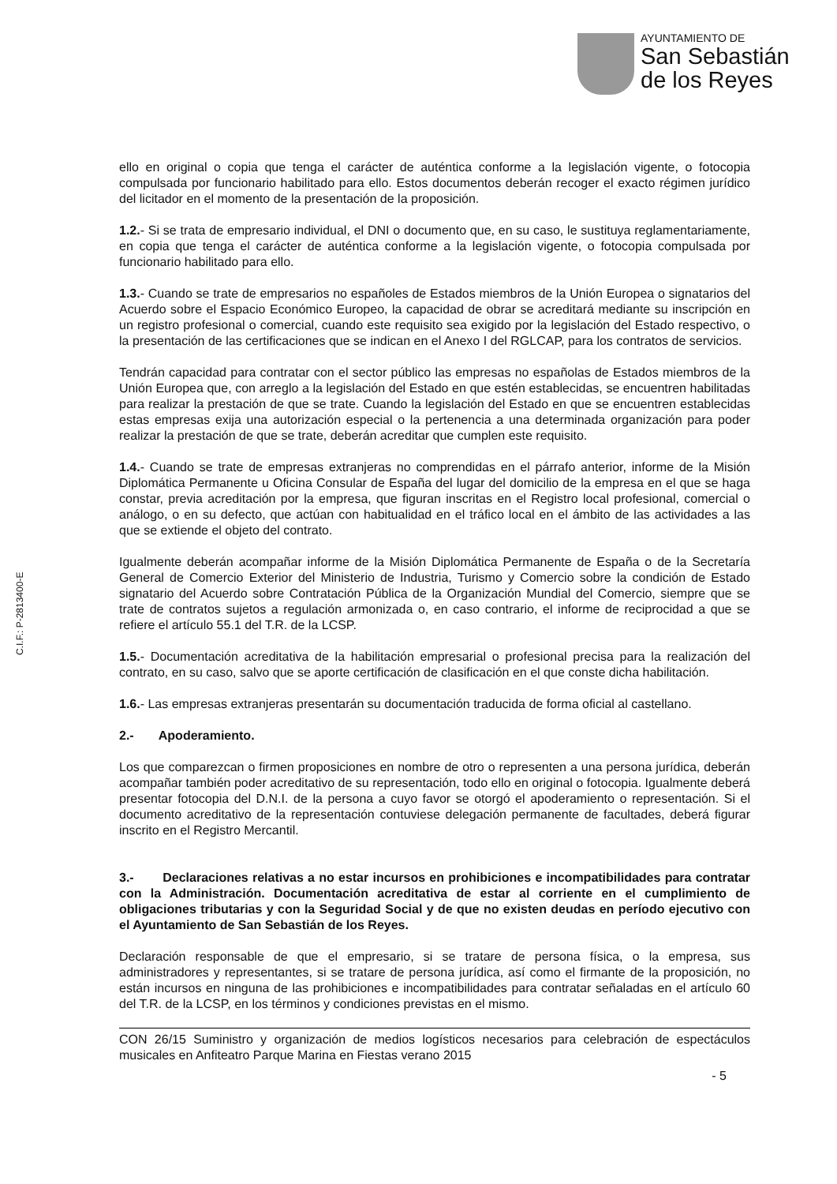AYUNTAMIENTO DE
San Sebastián
de los Reyes
C.I.F.: P-2813400-E
ello en original o copia que tenga el carácter de auténtica conforme a la legislación vigente, o fotocopia compulsada por funcionario habilitado para ello. Estos documentos deberán recoger el exacto régimen jurídico del licitador en el momento de la presentación de la proposición.
1.2.- Si se trata de empresario individual, el DNI o documento que, en su caso, le sustituya reglamentariamente, en copia que tenga el carácter de auténtica conforme a la legislación vigente, o fotocopia compulsada por funcionario habilitado para ello.
1.3.- Cuando se trate de empresarios no españoles de Estados miembros de la Unión Europea o signatarios del Acuerdo sobre el Espacio Económico Europeo, la capacidad de obrar se acreditará mediante su inscripción en un registro profesional o comercial, cuando este requisito sea exigido por la legislación del Estado respectivo, o la presentación de las certificaciones que se indican en el Anexo I del RGLCAP, para los contratos de servicios.
Tendrán capacidad para contratar con el sector público las empresas no españolas de Estados miembros de la Unión Europea que, con arreglo a la legislación del Estado en que estén establecidas, se encuentren habilitadas para realizar la prestación de que se trate. Cuando la legislación del Estado en que se encuentren establecidas estas empresas exija una autorización especial o la pertenencia a una determinada organización para poder realizar la prestación de que se trate, deberán acreditar que cumplen este requisito.
1.4.- Cuando se trate de empresas extranjeras no comprendidas en el párrafo anterior, informe de la Misión Diplomática Permanente u Oficina Consular de España del lugar del domicilio de la empresa en el que se haga constar, previa acreditación por la empresa, que figuran inscritas en el Registro local profesional, comercial o análogo, o en su defecto, que actúan con habitualidad en el tráfico local en el ámbito de las actividades a las que se extiende el objeto del contrato.
Igualmente deberán acompañar informe de la Misión Diplomática Permanente de España o de la Secretaría General de Comercio Exterior del Ministerio de Industria, Turismo y Comercio sobre la condición de Estado signatario del Acuerdo sobre Contratación Pública de la Organización Mundial del Comercio, siempre que se trate de contratos sujetos a regulación armonizada o, en caso contrario, el informe de reciprocidad a que se refiere el artículo 55.1 del T.R. de la LCSP.
1.5.- Documentación acreditativa de la habilitación empresarial o profesional precisa para la realización del contrato, en su caso, salvo que se aporte certificación de clasificación en el que conste dicha habilitación.
1.6.- Las empresas extranjeras presentarán su documentación traducida de forma oficial al castellano.
2.- Apoderamiento.
Los que comparezcan o firmen proposiciones en nombre de otro o representen a una persona jurídica, deberán acompañar también poder acreditativo de su representación, todo ello en original o fotocopia. Igualmente deberá presentar fotocopia del D.N.I. de la persona a cuyo favor se otorgó el apoderamiento o representación. Si el documento acreditativo de la representación contuviese delegación permanente de facultades, deberá figurar inscrito en el Registro Mercantil.
3.- Declaraciones relativas a no estar incursos en prohibiciones e incompatibilidades para contratar con la Administración. Documentación acreditativa de estar al corriente en el cumplimiento de obligaciones tributarias y con la Seguridad Social y de que no existen deudas en período ejecutivo con el Ayuntamiento de San Sebastián de los Reyes.
Declaración responsable de que el empresario, si se tratare de persona física, o la empresa, sus administradores y representantes, si se tratare de persona jurídica, así como el firmante de la proposición, no están incursos en ninguna de las prohibiciones e incompatibilidades para contratar señaladas en el artículo 60 del T.R. de la LCSP, en los términos y condiciones previstas en el mismo.
CON 26/15 Suministro y organización de medios logísticos necesarios para celebración de espectáculos musicales en Anfiteatro Parque Marina en Fiestas verano 2015
- 5